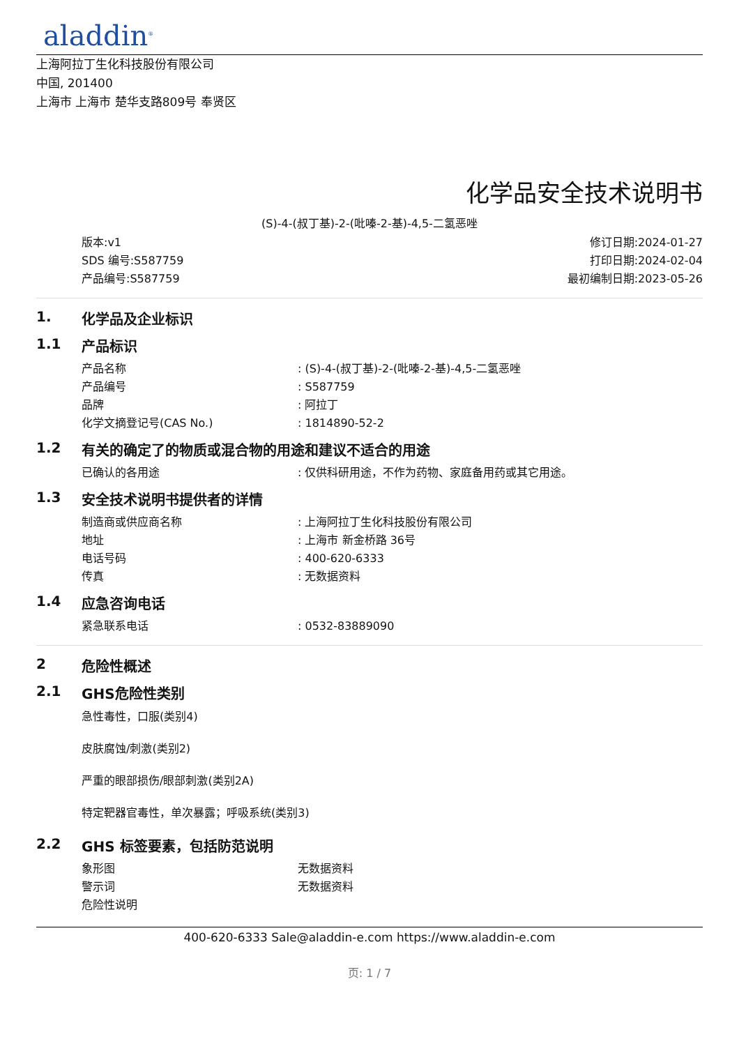aladdin<sup>®</sup>
上海阿拉丁生化科技股份有限公司
中国, 201400
上海市 上海市 楚华支路809号 奉贤区
化学品安全技术说明书
(S)-4-(叔丁基)-2-(吡嗪-2-基)-4,5-二氢恶唑
版本:v1
SDS 编号:S587759
产品编号:S587759
修订日期:2024-01-27
打印日期:2024-02-04
最初编制日期:2023-05-26
1. 化学品及企业标识
1.1 产品标识
| 产品名称 | : (S)-4-(叔丁基)-2-(吡嗪-2-基)-4,5-二氢恶唑 |
| 产品编号 | : S587759 |
| 品牌 | : 阿拉丁 |
| 化学文摘登记号(CAS No.) | : 1814890-52-2 |
1.2 有关的确定了的物质或混合物的用途和建议不适合的用途
| 已确认的各用途 | : 仅供科研用途，不作为药物、家庭备用药或其它用途。 |
1.3 安全技术说明书提供者的详情
| 制造商或供应商名称 | : 上海阿拉丁生化科技股份有限公司 |
| 地址 | : 上海市 新金桥路 36号 |
| 电话号码 | : 400-620-6333 |
| 传真 | : 无数据资料 |
1.4 应急咨询电话
| 紧急联系电话 | : 0532-83889090 |
2 危险性概述
2.1 GHS危险性类别
急性毒性，口服(类别4)
皮肤腐蚀/刺激(类别2)
严重的眼部损伤/眼部刺激(类别2A)
特定靶器官毒性，单次暴露；呼吸系统(类别3)
2.2 GHS 标签要素，包括防范说明
| 象形图 | 无数据资料 |
| 警示词 | 无数据资料 |
| 危险性说明 | |
400-620-6333 Sale@aladdin-e.com https://www.aladdin-e.com
页: 1 / 7